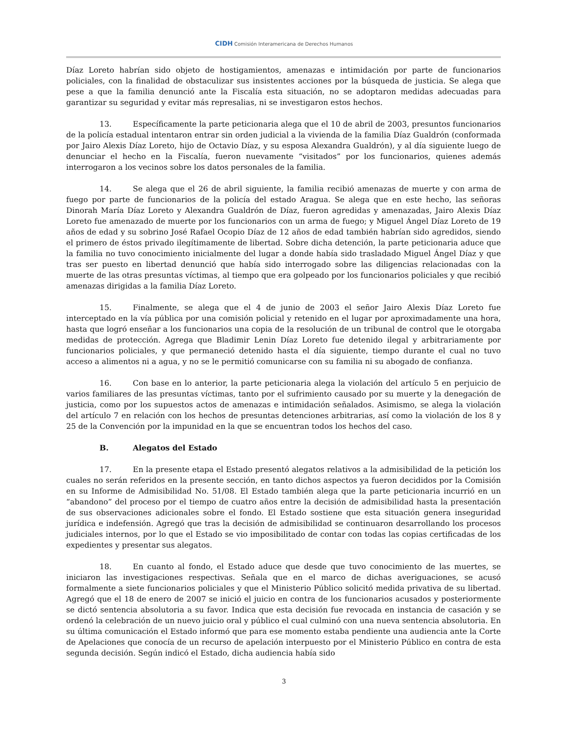CIDH Comisión Interamericana de Derechos Humanos
Díaz Loreto habrían sido objeto de hostigamientos, amenazas e intimidación por parte de funcionarios policiales, con la finalidad de obstaculizar sus insistentes acciones por la búsqueda de justicia. Se alega que pese a que la familia denunció ante la Fiscalía esta situación, no se adoptaron medidas adecuadas para garantizar su seguridad y evitar más represalias, ni se investigaron estos hechos.
13. Específicamente la parte peticionaria alega que el 10 de abril de 2003, presuntos funcionarios de la policía estadual intentaron entrar sin orden judicial a la vivienda de la familia Díaz Gualdrón (conformada por Jairo Alexis Díaz Loreto, hijo de Octavio Díaz, y su esposa Alexandra Gualdrón), y al día siguiente luego de denunciar el hecho en la Fiscalía, fueron nuevamente “visitados” por los funcionarios, quienes además interrogaron a los vecinos sobre los datos personales de la familia.
14. Se alega que el 26 de abril siguiente, la familia recibió amenazas de muerte y con arma de fuego por parte de funcionarios de la policía del estado Aragua. Se alega que en este hecho, las señoras Dinorah María Díaz Loreto y Alexandra Gualdrón de Díaz, fueron agredidas y amenazadas, Jairo Alexis Díaz Loreto fue amenazado de muerte por los funcionarios con un arma de fuego; y Miguel Ángel Díaz Loreto de 19 años de edad y su sobrino José Rafael Ocopio Díaz de 12 años de edad también habrían sido agredidos, siendo el primero de éstos privado ilegítimamente de libertad. Sobre dicha detención, la parte peticionaria aduce que la familia no tuvo conocimiento inicialmente del lugar a donde había sido trasladado Miguel Ángel Díaz y que tras ser puesto en libertad denunció que había sido interrogado sobre las diligencias relacionadas con la muerte de las otras presuntas víctimas, al tiempo que era golpeado por los funcionarios policiales y que recibió amenazas dirigidas a la familia Díaz Loreto.
15. Finalmente, se alega que el 4 de junio de 2003 el señor Jairo Alexis Díaz Loreto fue interceptado en la vía pública por una comisión policial y retenido en el lugar por aproximadamente una hora, hasta que logró enseñar a los funcionarios una copia de la resolución de un tribunal de control que le otorgaba medidas de protección. Agrega que Bladimir Lenin Díaz Loreto fue detenido ilegal y arbitrariamente por funcionarios policiales, y que permaneció detenido hasta el día siguiente, tiempo durante el cual no tuvo acceso a alimentos ni a agua, y no se le permitió comunicarse con su familia ni su abogado de confianza.
16. Con base en lo anterior, la parte peticionaria alega la violación del artículo 5 en perjuicio de varios familiares de las presuntas víctimas, tanto por el sufrimiento causado por su muerte y la denegación de justicia, como por los supuestos actos de amenazas e intimidación señalados. Asimismo, se alega la violación del artículo 7 en relación con los hechos de presuntas detenciones arbitrarias, así como la violación de los 8 y 25 de la Convención por la impunidad en la que se encuentran todos los hechos del caso.
B. Alegatos del Estado
17. En la presente etapa el Estado presentó alegatos relativos a la admisibilidad de la petición los cuales no serán referidos en la presente sección, en tanto dichos aspectos ya fueron decididos por la Comisión en su Informe de Admisibilidad No. 51/08. El Estado también alega que la parte peticionaria incurrió en un “abandono” del proceso por el tiempo de cuatro años entre la decisión de admisibilidad hasta la presentación de sus observaciones adicionales sobre el fondo. El Estado sostiene que esta situación genera inseguridad jurídica e indefensión. Agregó que tras la decisión de admisibilidad se continuaron desarrollando los procesos judiciales internos, por lo que el Estado se vio imposibilitado de contar con todas las copias certificadas de los expedientes y presentar sus alegatos.
18. En cuanto al fondo, el Estado aduce que desde que tuvo conocimiento de las muertes, se iniciaron las investigaciones respectivas. Señala que en el marco de dichas averiguaciones, se acusó formalmente a siete funcionarios policiales y que el Ministerio Público solicitó medida privativa de su libertad. Agregó que el 18 de enero de 2007 se inició el juicio en contra de los funcionarios acusados y posteriormente se dictó sentencia absolutoria a su favor. Indica que esta decisión fue revocada en instancia de casación y se ordenó la celebración de un nuevo juicio oral y público el cual culminó con una nueva sentencia absolutoria. En su última comunicación el Estado informó que para ese momento estaba pendiente una audiencia ante la Corte de Apelaciones que conocía de un recurso de apelación interpuesto por el Ministerio Público en contra de esta segunda decisión. Según indicó el Estado, dicha audiencia había sido
3